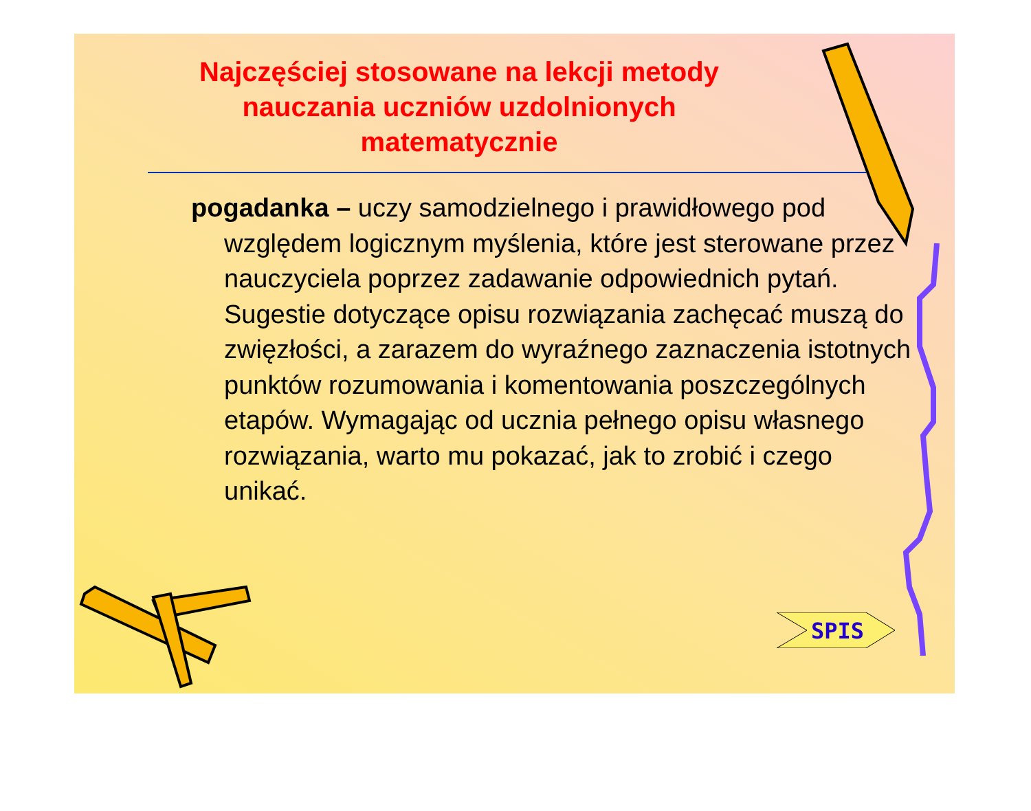Najczęściej stosowane na lekcji metody nauczania uczniów uzdolnionych matematycznie
pogadanka – uczy samodzielnego i prawidłowego pod względem logicznym myślenia, które jest sterowane przez nauczyciela poprzez zadawanie odpowiednich pytań. Sugestie dotyczące opisu rozwiązania zachęcać muszą do zwięzłości, a zarazem do wyraźnego zaznaczenia istotnych punktów rozumowania i komentowania poszczególnych etapów. Wymagając od ucznia pełnego opisu własnego rozwiązania, warto mu pokazać, jak to zrobić i czego unikać.
SPIS